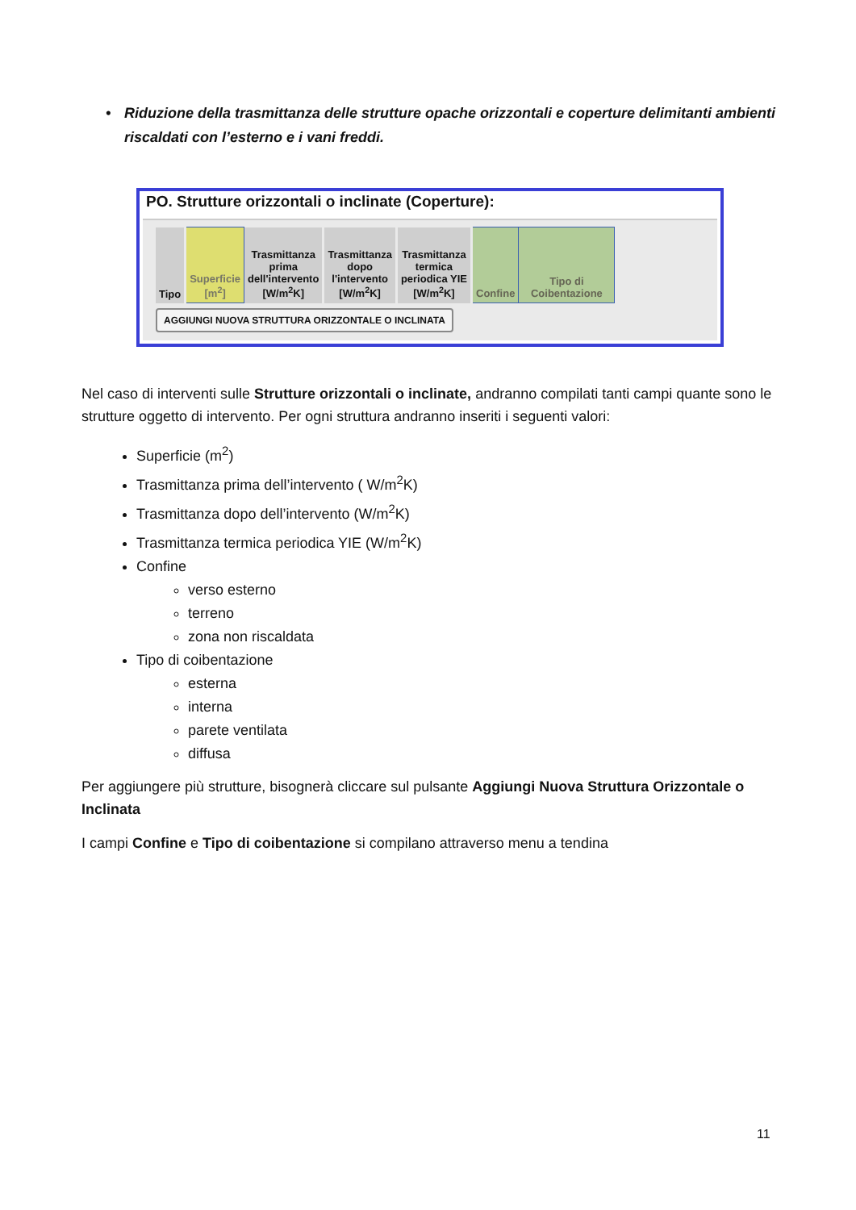• Riduzione della trasmittanza delle strutture opache orizzontali e coperture delimitanti ambienti riscaldati con l’esterno e i vani freddi.
PO. Strutture orizzontali o inclinate (Coperture):
| Tipo | Superficie [m<sup>2</sup>] | Trasmittanza prima dell'intervento [W/m<sup>2</sup>K] | Trasmittanza dopo l'intervento [W/m<sup>2</sup>K] | Trasmittanza termica periodica YIE [W/m<sup>2</sup>K] | Confine | Tipo di Coibentazione |
AGGIUNGI NUOVA STRUTTURA ORIZZONTALE O INCLINATA
Nel caso di interventi sulle Strutture orizzontali o inclinate, andranno compilati tanti campi quante sono le strutture oggetto di intervento. Per ogni struttura andranno inseriti i seguenti valori:
Superficie (m<sup>2</sup>)
Trasmittanza prima dell’intervento ( W/m<sup>2</sup>K)
Trasmittanza dopo dell’intervento (W/m<sup>2</sup>K)
Trasmittanza termica periodica YIE (W/m<sup>2</sup>K)
Confine
verso esterno
terreno
zona non riscaldata
Tipo di coibentazione
esterna
interna
parete ventilata
diffusa
Per aggiungere più strutture, bisognerà cliccare sul pulsante Aggiungi Nuova Struttura Orizzontale o Inclinata
I campi Confine e Tipo di coibentazione si compilano attraverso menu a tendina
11